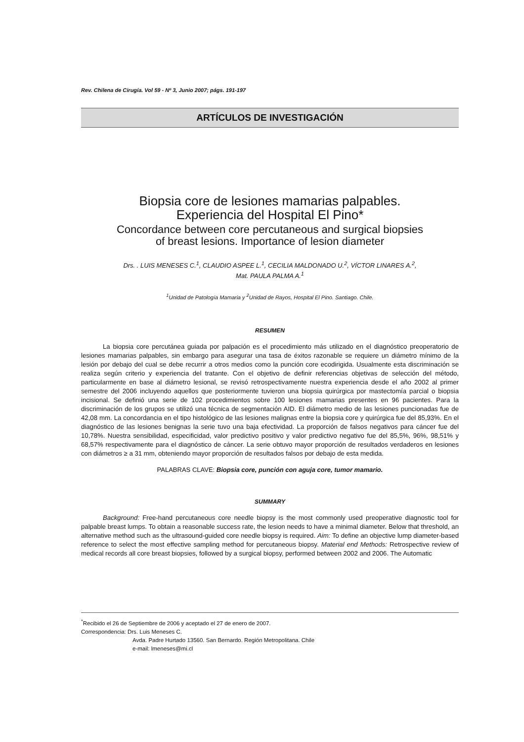Rev. Chilena de Cirugía. Vol 59 - Nº 3, Junio 2007; págs. 191-197
ARTÍCULOS DE INVESTIGACIÓN
Biopsia core de lesiones mamarias palpables.
Experiencia del Hospital El Pino*
Concordance between core percutaneous and surgical biopsies
of breast lesions. Importance of lesion diameter
Drs. . LUIS MENESES C.<sup>1</sup>, CLAUDIO ASPEE L.<sup>1</sup>, CECILIA MALDONADO U.<sup>2</sup>, VÍCTOR LINARES A.<sup>2</sup>,
Mat. PAULA PALMA A.<sup>1</sup>
<sup>1</sup> Unidad de Patología Mamaria y <sup>2</sup>Unidad de Rayos, Hospital El Pino. Santiago. Chile.
RESUMEN
La biopsia core percutánea guiada por palpación es el procedimiento más utilizado en el diagnóstico preoperatorio de lesiones mamarias palpables, sin embargo para asegurar una tasa de éxitos razonable se requiere un diámetro mínimo de la lesión por debajo del cual se debe recurrir a otros medios como la punción core ecodirigida. Usualmente esta discriminación se realiza según criterio y experiencia del tratante. Con el objetivo de definir referencias objetivas de selección del método, particularmente en base al diámetro lesional, se revisó retrospectivamente nuestra experiencia desde el año 2002 al primer semestre del 2006 incluyendo aquellos que posteriormente tuvieron una biopsia quirúrgica por mastectomía parcial o biopsia incisional. Se definió una serie de 102 procedimientos sobre 100 lesiones mamarias presentes en 96 pacientes. Para la discriminación de los grupos se utilizó una técnica de segmentación AID. El diámetro medio de las lesiones puncionadas fue de 42,08 mm. La concordancia en el tipo histológico de las lesiones malignas entre la biopsia core y quirúrgica fue del 85,93%. En el diagnóstico de las lesiones benignas la serie tuvo una baja efectividad. La proporción de falsos negativos para cáncer fue del 10,78%. Nuestra sensibilidad, especificidad, valor predictivo positivo y valor predictivo negativo fue del 85,5%, 96%, 98,51% y 68,57% respectivamente para el diagnóstico de cáncer. La serie obtuvo mayor proporción de resultados verdaderos en lesiones con diámetros ≥ a 31 mm, obteniendo mayor proporción de resultados falsos por debajo de esta medida.
PALABRAS CLAVE: Biopsia core, punción con aguja core, tumor mamario.
SUMMARY
Background: Free-hand percutaneous core needle biopsy is the most commonly used preoperative diagnostic tool for palpable breast lumps. To obtain a reasonable success rate, the lesion needs to have a minimal diameter. Below that threshold, an alternative method such as the ultrasound-guided core needle biopsy is required. Aim: To define an objective lump diameter-based reference to select the most effective sampling method for percutaneous biopsy. Material end Methods: Retrospective review of medical records all core breast biopsies, followed by a surgical biopsy, performed between 2002 and 2006. The Automatic
<sup>*</sup> Recibido el 26 de Septiembre de 2006 y aceptado el 27 de enero de 2007.
Correspondencia: Drs. Luis Meneses C.
Avda. Padre Hurtado 13560. San Bernardo. Región Metropolitana. Chile
e-mail: lmeneses@mi.cl